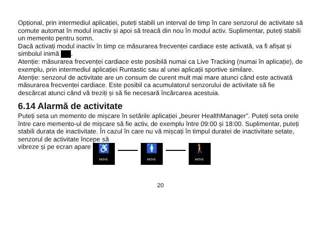Opțional, prin intermediul aplicației, puteți stabili un interval de timp în care senzorul de activitate să comute automat în modul inactiv și apoi să treacă din nou în modul activ. Suplimentar, puteți stabili un memento pentru somn.
Dacă activați modul inactiv în timp ce măsurarea frecvenței cardiace este activată, va fi afișat și simbolul inimă .
Atenție: măsurarea frecvenței cardiace este posibilă numai ca Live Tracking (numai în aplicație), de exemplu, prin intermediul aplicației Runtastic sau al unei aplicații sportive similare.
Atenție: senzorul de activitate are un consum de curent mult mai mare atunci când este activată măsurarea frecvenței cardiace. Este posibil ca acumulatorul senzorului de activitate să fie descărcat atunci când vă treziți și să fie necesară încărcarea acestuia.
6.14 Alarmă de activitate
Puteți seta un memento de mișcare în setările aplicației „beurer HealthManager”. Puteți seta orele între care memento-ul de mișcare să fie activ, de exemplu între 09:00 și 18:00. Suplimentar, puteți stabili durata de inactivitate. În cazul în care nu vă mișcați în timpul duratei de inactivitate setate, senzorul de activitate începe să
vibreze și pe ecran apare
♿
MOVE
🚹
MOVE
🚶
MOVE
20